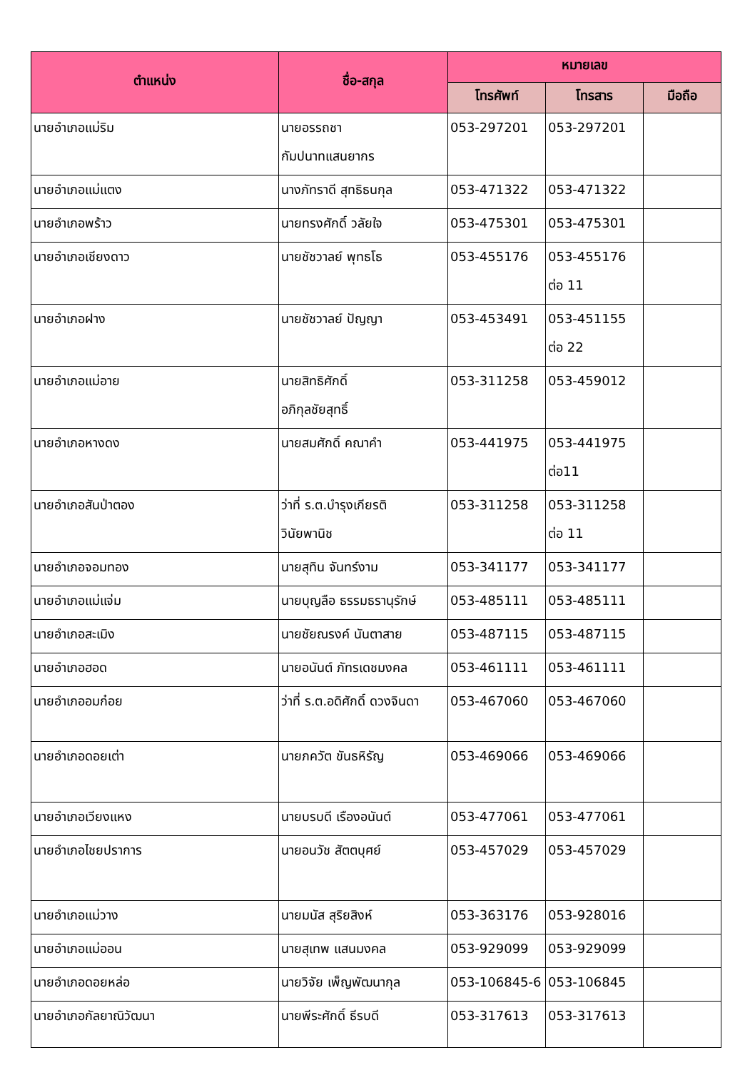| ตำแหน่ง | ชื่อ-สกุล | หมายเลข | | |
| --- | --- | --- | --- | --- |
| | | โทรศัพท์ | โทรสาร | มือถือ |
| นายอำเภอแม่ริม | นายอรรถชา กัมปนาทแสนยากร | 053-297201 | 053-297201 | |
| นายอำเภอแม่แตง | นางภัทราดี สุทธิธนกุล | 053-471322 | 053-471322 | |
| นายอำเภอพร้าว | นายทรงศักดิ์ วลัยใจ | 053-475301 | 053-475301 | |
| นายอำเภอเชียงดาว | นายชัชวาลย์ พุทธโธ | 053-455176 | 053-455176 ต่อ 11 | |
| นายอำเภอฝาง | นายชัชวาลย์ ปัญญา | 053-453491 | 053-451155 ต่อ 22 | |
| นายอำเภอแม่อาย | นายสิทธิศักดิ์ อภิกุลชัยสุทธิ์ | 053-311258 | 053-459012 | |
| นายอำเภอหางดง | นายสมศักดิ์ คณาคำ | 053-441975 | 053-441975 ต่อ11 | |
| นายอำเภอสันป่าตอง | ว่าที่ ร.ต.บำรุงเกียรติ วินัยพานิช | 053-311258 | 053-311258 ต่อ 11 | |
| นายอำเภอจอมทอง | นายสุทิน จันทร์งาม | 053-341177 | 053-341177 | |
| นายอำเภอแม่แจ่ม | นายบุญลือ ธรรมธรานุรักษ์ | 053-485111 | 053-485111 | |
| นายอำเภอสะเมิง | นายชัยณรงค์ นันตาสาย | 053-487115 | 053-487115 | |
| นายอำเภอฮอด | นายอนันต์ ภัทรเดชมงคล | 053-461111 | 053-461111 | |
| นายอำเภออมก๋อย | ว่าที่ ร.ต.อดิศักดิ์ ดวงจินดา | 053-467060 | 053-467060 | |
| นายอำเภอดอยเต่า | นายภควัต ขันธหิรัญ | 053-469066 | 053-469066 | |
| นายอำเภอเวียงแหง | นายบรบดี เรืองอนันต์ | 053-477061 | 053-477061 | |
| นายอำเภอไชยปราการ | นายอนวัช สัตตบุศย์ | 053-457029 | 053-457029 | |
| นายอำเภอแม่วาง | นายมนัส สุริยสิงห์ | 053-363176 | 053-928016 | |
| นายอำเภอแม่ออน | นายสุเทพ แสนมงคล | 053-929099 | 053-929099 | |
| นายอำเภอดอยหล่อ | นายวิจัย เพ็ญพัฒนากุล | 053-106845-6 | 053-106845 | |
| นายอำเภอกัลยาณิวัฒนา | นายพีระศักดิ์ ธีรบดี | 053-317613 | 053-317613 | |